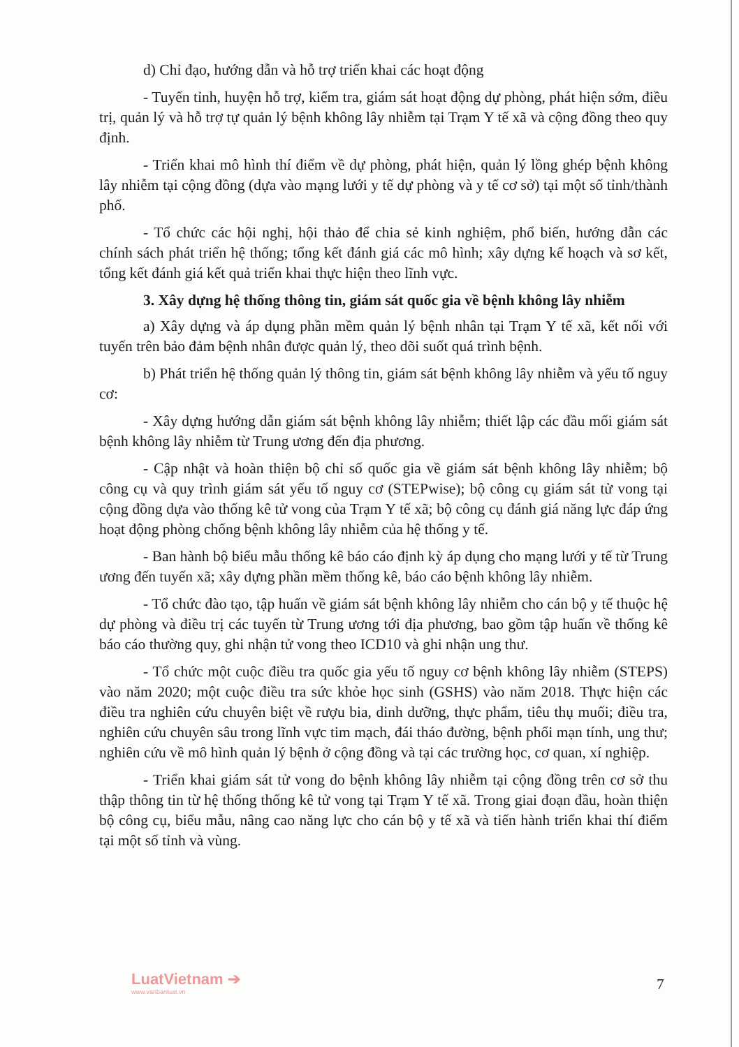d) Chỉ đạo, hướng dẫn và hỗ trợ triển khai các hoạt động
- Tuyến tỉnh, huyện hỗ trợ, kiểm tra, giám sát hoạt động dự phòng, phát hiện sớm, điều trị, quản lý và hỗ trợ tự quản lý bệnh không lây nhiễm tại Trạm Y tế xã và cộng đồng theo quy định.
- Triển khai mô hình thí điểm về dự phòng, phát hiện, quản lý lồng ghép bệnh không lây nhiễm tại cộng đồng (dựa vào mạng lưới y tế dự phòng và y tế cơ sở) tại một số tỉnh/thành phố.
- Tổ chức các hội nghị, hội thảo để chia sẻ kinh nghiệm, phổ biến, hướng dẫn các chính sách phát triển hệ thống; tổng kết đánh giá các mô hình; xây dựng kế hoạch và sơ kết, tổng kết đánh giá kết quả triển khai thực hiện theo lĩnh vực.
3. Xây dựng hệ thống thông tin, giám sát quốc gia về bệnh không lây nhiễm
a) Xây dựng và áp dụng phần mềm quản lý bệnh nhân tại Trạm Y tế xã, kết nối với tuyến trên bảo đảm bệnh nhân được quản lý, theo dõi suốt quá trình bệnh.
b) Phát triển hệ thống quản lý thông tin, giám sát bệnh không lây nhiễm và yếu tố nguy cơ:
- Xây dựng hướng dẫn giám sát bệnh không lây nhiễm; thiết lập các đầu mối giám sát bệnh không lây nhiễm từ Trung ương đến địa phương.
- Cập nhật và hoàn thiện bộ chỉ số quốc gia về giám sát bệnh không lây nhiễm; bộ công cụ và quy trình giám sát yếu tố nguy cơ (STEPwise); bộ công cụ giám sát tử vong tại cộng đồng dựa vào thống kê tử vong của Trạm Y tế xã; bộ công cụ đánh giá năng lực đáp ứng hoạt động phòng chống bệnh không lây nhiễm của hệ thống y tế.
- Ban hành bộ biểu mẫu thống kê báo cáo định kỳ áp dụng cho mạng lưới y tế từ Trung ương đến tuyến xã; xây dựng phần mềm thống kê, báo cáo bệnh không lây nhiễm.
- Tổ chức đào tạo, tập huấn về giám sát bệnh không lây nhiễm cho cán bộ y tế thuộc hệ dự phòng và điều trị các tuyến từ Trung ương tới địa phương, bao gồm tập huấn về thống kê báo cáo thường quy, ghi nhận tử vong theo ICD10 và ghi nhận ung thư.
- Tổ chức một cuộc điều tra quốc gia yếu tố nguy cơ bệnh không lây nhiễm (STEPS) vào năm 2020; một cuộc điều tra sức khỏe học sinh (GSHS) vào năm 2018. Thực hiện các điều tra nghiên cứu chuyên biệt về rượu bia, dinh dưỡng, thực phẩm, tiêu thụ muối; điều tra, nghiên cứu chuyên sâu trong lĩnh vực tim mạch, đái tháo đường, bệnh phổi mạn tính, ung thư; nghiên cứu về mô hình quản lý bệnh ở cộng đồng và tại các trường học, cơ quan, xí nghiệp.
- Triển khai giám sát tử vong do bệnh không lây nhiễm tại cộng đồng trên cơ sở thu thập thông tin từ hệ thống thống kê tử vong tại Trạm Y tế xã. Trong giai đoạn đầu, hoàn thiện bộ công cụ, biểu mẫu, nâng cao năng lực cho cán bộ y tế xã và tiến hành triển khai thí điểm tại một số tỉnh và vùng.
LuatVietnam ➔
www.vanbanluat.vn
7